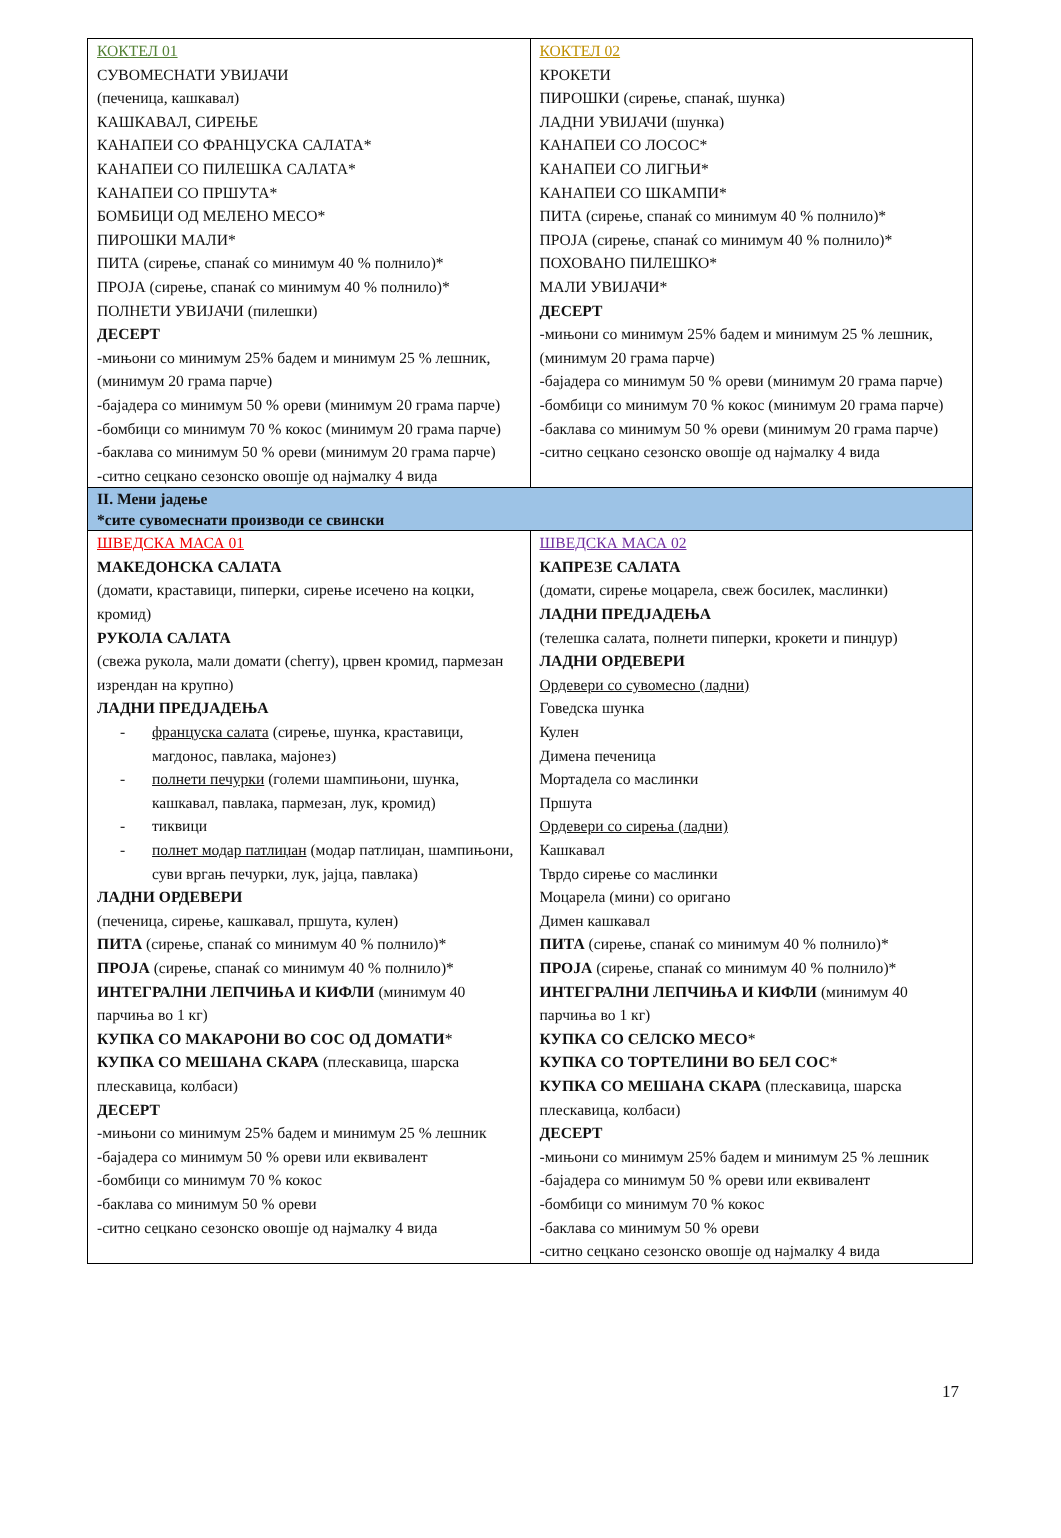| КОКТЕЛ 01 СУВОМЕСНАТИ УВИЈАЧИ (печеница, кашкавал) КАШКАВАЛ, СИРЕЊЕ КАНАПЕИ СО ФРАНЦУСКА САЛАТА* КАНАПЕИ СО ПИЛЕШКА САЛАТА* КАНАПЕИ СО ПРШУТА* БОМБИЦИ ОД МЕЛЕНО МЕСО* ПИРОШКИ МАЛИ* ПИТА (сирење, спанаќ со минимум 40 % полнило)* ПРОЈА (сирење, спанаќ со минимум 40 % полнило)* ПОЛНЕТИ УВИЈАЧИ (пилешки) ДЕСЕРТ -мињони со минимум 25% бадем и минимум 25 % лешник, (минимум 20 грама парче) -бајадера со минимум 50 % ореви (минимум 20 грама парче) -бомбици со минимум 70 % кокос (минимум 20 грама парче) -баклава со минимум 50 % ореви (минимум 20 грама парче) -ситно сецкано сезонско овошје од најмалку 4 вида | КОКТЕЛ 02 КРОКЕТИ ПИРОШКИ (сирење, спанаќ, шунка) ЛАДНИ УВИЈАЧИ (шунка) КАНАПЕИ СО ЛОСОС* КАНАПЕИ СО ЛИГЊИ* КАНАПЕИ СО ШКАМПИ* ПИТА (сирење, спанаќ со минимум 40 % полнило)* ПРОЈА (сирење, спанаќ со минимум 40 % полнило)* ПОХОВАНО ПИЛЕШКО* МАЛИ УВИЈАЧИ* ДЕСЕРТ -мињони со минимум 25% бадем и минимум 25 % лешник, (минимум 20 грама парче) -бајадера со минимум 50 % ореви (минимум 20 грама парче) -бомбици со минимум 70 % кокос (минимум 20 грама парче) -баклава со минимум 50 % ореви (минимум 20 грама парче) -ситно сецкано сезонско овошје од најмалку 4 вида |
| II. Мени јадење *сите сувомеснати производи се свински | |
| ШВЕДСКА МАСА 01 МАКЕДОНСКА САЛАТА (домати, краставици, пиперки, сирење исечено на коцки, кромид) РУКОЛА САЛАТА (свежа рукола, мали домати (cherry), црвен кромид, пармезан изрендан на крупно) ЛАДНИ ПРЕДЈАДЕЊА - француска салата (сирење, шунка, краставици, магдонос, павлака, мајонез) - полнети печурки (големи шампињони, шунка, кашкавал, павлака, пармезан, лук, кромид) - тиквици - полнет модар патлиџан (модар патлиџан, шампињони, суви вргањ печурки, лук, јајца, павлака) ЛАДНИ ОРДЕВЕРИ (печеница, сирење, кашкавал, пршута, кулен) ПИТА (сирење, спанаќ со минимум 40 % полнило)* ПРОЈА (сирење, спанаќ со минимум 40 % полнило)* ИНТЕГРАЛНИ ЛЕПЧИЊА И КИФЛИ (минимум 40 парчиња во 1 кг) КУПКА СО МАКАРОНИ ВО СОС ОД ДОМАТИ * КУПКА СО МЕШАНА СКАРА (плескавица, шарска плескавица, колбаси) ДЕСЕРТ -мињони со минимум 25% бадем и минимум 25 % лешник -бајадера со минимум 50 % ореви или еквивалент -бомбици со минимум 70 % кокос -баклава со минимум 50 % ореви -ситно сецкано сезонско овошје од најмалку 4 вида | ШВЕДСКА МАСА 02 КАПРЕЗЕ САЛАТА (домати, сирење моцарела, свеж босилек, маслинки) ЛАДНИ ПРЕДЈАДЕЊА (телешка салата, полнети пиперки, крокети и пинџур) ЛАДНИ ОРДЕВЕРИ Ордевери со сувомесно (ладни) Говедска шунка Кулен Димена печеница Мортадела со маслинки Пршута Ордевери со сирења (ладни) Кашкавал Тврдо сирење со маслинки Моцарела (мини) со оригано Димен кашкавал ПИТА (сирење, спанаќ со минимум 40 % полнило)* ПРОЈА (сирење, спанаќ со минимум 40 % полнило)* ИНТЕГРАЛНИ ЛЕПЧИЊА И КИФЛИ (минимум 40 парчиња во 1 кг) КУПКА СО СЕЛСКО МЕСО * КУПКА СО ТОРТЕЛИНИ ВО БЕЛ СОС * КУПКА СО МЕШАНА СКАРА (плескавица, шарска плескавица, колбаси) ДЕСЕРТ -мињони со минимум 25% бадем и минимум 25 % лешник -бајадера со минимум 50 % ореви или еквивалент -бомбици со минимум 70 % кокос -баклава со минимум 50 % ореви -ситно сецкано сезонско овошје од најмалку 4 вида |
17